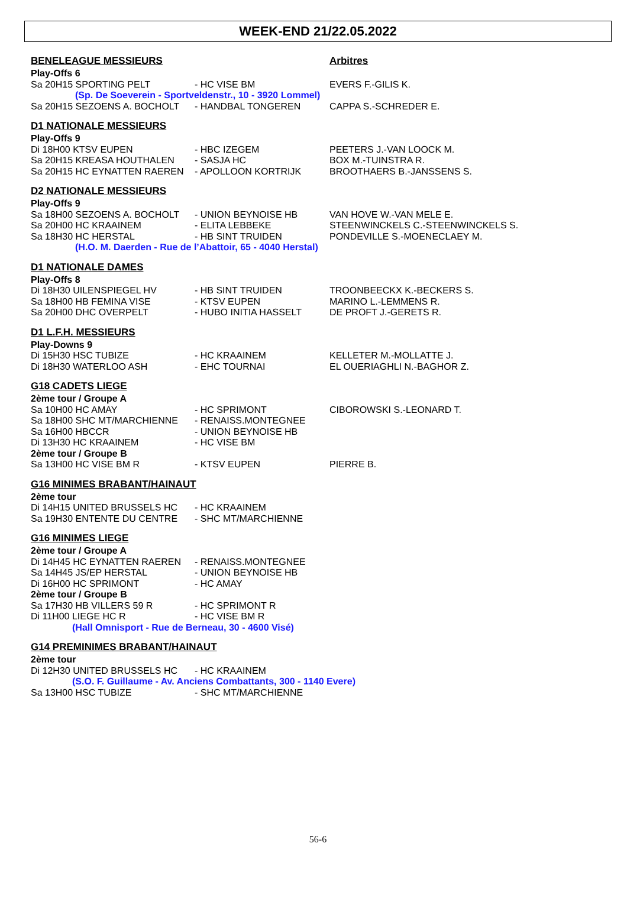WEEK-END 21/22.05.2022
| BENELEAGUE MESSIEURS | | Arbitres |
| Play-Offs 6 | | |
| Sa 20H15 SPORTING PELT | - HC VISE BM | EVERS F.-GILIS K. |
| (Sp. De Soeverein - Sportveldenstr., 10 - 3920 Lommel) | | |
| Sa 20H15 SEZOENS A. BOCHOLT | - HANDBAL TONGEREN | CAPPA S.-SCHREDER E. |
| D1 NATIONALE MESSIEURS | | |
| Play-Offs 9 | | |
| Di 18H00 KTSV EUPEN | - HBC IZEGEM | PEETERS J.-VAN LOOCK M. |
| Sa 20H15 KREASA HOUTHALEN | - SASJA HC | BOX M.-TUINSTRA R. |
| Sa 20H15 HC EYNATTEN RAEREN | - APOLLOON KORTRIJK | BROOTHAERS B.-JANSSENS S. |
| D2 NATIONALE MESSIEURS | | |
| Play-Offs 9 | | |
| Sa 18H00 SEZOENS A. BOCHOLT | - UNION BEYNOISE HB | VAN HOVE W.-VAN MELE E. |
| Sa 20H00 HC KRAAINEM | - ELITA LEBBEKE | STEENWINCKELS C.-STEENWINCKELS S. |
| Sa 18H30 HC HERSTAL | - HB SINT TRUIDEN | PONDEVILLE S.-MOENECLAEY M. |
| (H.O. M. Daerden - Rue de l’Abattoir, 65 - 4040 Herstal) | | |
| D1 NATIONALE DAMES | | |
| Play-Offs 8 | | |
| Di 18H30 UILENSPIEGEL HV | - HB SINT TRUIDEN | TROONBEECKX K.-BECKERS S. |
| Sa 18H00 HB FEMINA VISE | - KTSV EUPEN | MARINO L.-LEMMENS R. |
| Sa 20H00 DHC OVERPELT | - HUBO INITIA HASSELT | DE PROFT J.-GERETS R. |
| D1 L.F.H. MESSIEURS | | |
| Play-Downs 9 | | |
| Di 15H30 HSC TUBIZE | - HC KRAAINEM | KELLETER M.-MOLLATTE J. |
| Di 18H30 WATERLOO ASH | - EHC TOURNAI | EL OUERIAGHLI N.-BAGHOR Z. |
| G18 CADETS LIEGE | | |
| 2ème tour / Groupe A | | |
| Sa 10H00 HC AMAY | - HC SPRIMONT | CIBOROWSKI S.-LEONARD T. |
| Sa 18H00 SHC MT/MARCHIENNE | - RENAISS.MONTEGNEE | |
| Sa 16H00 HBCCR | - UNION BEYNOISE HB | |
| Di 13H30 HC KRAAINEM | - HC VISE BM | |
| 2ème tour / Groupe B | | |
| Sa 13H00 HC VISE BM R | - KTSV EUPEN | PIERRE B. |
| G16 MINIMES BRABANT/HAINAUT | | |
| 2ème tour | | |
| Di 14H15 UNITED BRUSSELS HC | - HC KRAAINEM | |
| Sa 19H30 ENTENTE DU CENTRE | - SHC MT/MARCHIENNE | |
| G16 MINIMES LIEGE | | |
| 2ème tour / Groupe A | | |
| Di 14H45 HC EYNATTEN RAEREN | - RENAISS.MONTEGNEE | |
| Sa 14H45 JS/EP HERSTAL | - UNION BEYNOISE HB | |
| Di 16H00 HC SPRIMONT | - HC AMAY | |
| 2ème tour / Groupe B | | |
| Sa 17H30 HB VILLERS 59 R | - HC SPRIMONT R | |
| Di 11H00 LIEGE HC R | - HC VISE BM R | |
| (Hall Omnisport - Rue de Berneau, 30 - 4600 Visé) | | |
| G14 PREMINIMES BRABANT/HAINAUT | | |
| 2ème tour | | |
| Di 12H30 UNITED BRUSSELS HC | - HC KRAAINEM | |
| (S.O. F. Guillaume - Av. Anciens Combattants, 300 - 1140 Evere) | | |
| Sa 13H00 HSC TUBIZE | - SHC MT/MARCHIENNE | |
56-6